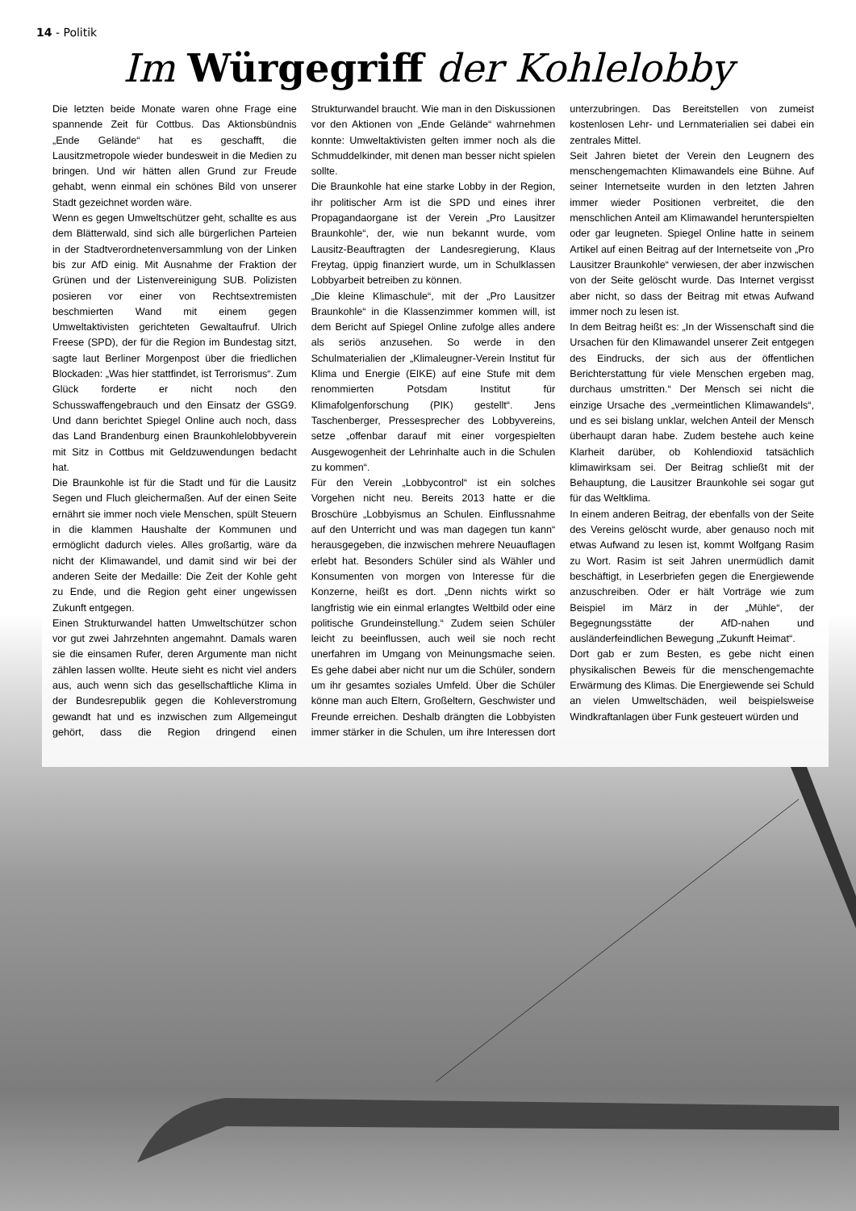14 - Politik
Im Würgegriff der Kohlelobby
Die letzten beide Monate waren ohne Frage eine spannende Zeit für Cottbus. Das Aktionsbündnis „Ende Gelände“ hat es geschafft, die Lausitzmetropole wieder bundesweit in die Medien zu bringen. Und wir hätten allen Grund zur Freude gehabt, wenn einmal ein schönes Bild von unserer Stadt gezeichnet worden wäre.
Wenn es gegen Umweltschützer geht, schallte es aus dem Blätterwald, sind sich alle bürgerlichen Parteien in der Stadtverordnetenversammlung von der Linken bis zur AfD einig. Mit Ausnahme der Fraktion der Grünen und der Listenvereinigung SUB. Polizisten posieren vor einer von Rechtsextremisten beschmierten Wand mit einem gegen Umweltaktivisten gerichteten Gewaltaufruf. Ulrich Freese (SPD), der für die Region im Bundestag sitzt, sagte laut Berliner Morgenpost über die friedlichen Blockaden: „Was hier stattfindet, ist Terrorismus“. Zum Glück forderte er nicht noch den Schusswaffengebrauch und den Einsatz der GSG9. Und dann berichtet Spiegel Online auch noch, dass das Land Brandenburg einen Braunkohlelobbyverein mit Sitz in Cottbus mit Geldzuwendungen bedacht hat.
Die Braunkohle ist für die Stadt und für die Lausitz Segen und Fluch gleichermaßen. Auf der einen Seite ernährt sie immer noch viele Menschen, spült Steuern in die klammen Haushalte der Kommunen und ermöglicht dadurch vieles. Alles großartig, wäre da nicht der Klimawandel, und damit sind wir bei der anderen Seite der Medaille: Die Zeit der Kohle geht zu Ende, und die Region geht einer ungewissen Zukunft entgegen.
Einen Strukturwandel hatten Umweltschützer schon vor gut zwei Jahrzehnten angemahnt. Damals waren sie die einsamen Rufer, deren Argumente man nicht zählen lassen wollte. Heute sieht es nicht viel anders aus, auch wenn sich das gesellschaftliche Klima in der Bundesrepublik gegen die Kohleverstromung gewandt hat und es inzwischen zum Allgemeingut gehört, dass die Region dringend einen Strukturwandel braucht. Wie man in den Diskussionen vor den Aktionen von „Ende Gelände“ wahrnehmen konnte: Umweltaktivisten gelten immer noch als die Schmuddelkinder, mit denen man besser nicht spielen sollte.
Die Braunkohle hat eine starke Lobby in der Region, ihr politischer Arm ist die SPD und eines ihrer Propagandaorgane ist der Verein „Pro Lausitzer Braunkohle“, der, wie nun bekannt wurde, vom Lausitz-Beauftragten der Landesregierung, Klaus Freytag, üppig finanziert wurde, um in Schulklassen Lobbyarbeit betreiben zu können.
„Die kleine Klimaschule“, mit der „Pro Lausitzer Braunkohle“ in die Klassenzimmer kommen will, ist dem Bericht auf Spiegel Online zufolge alles andere als seriös anzusehen. So werde in den Schulmaterialien der „Klimaleugner-Verein Institut für Klima und Energie (EIKE) auf eine Stufe mit dem renommierten Potsdam Institut für Klimafolgenforschung (PIK) gestellt“. Jens Taschenberger, Pressesprecher des Lobbyvereins, setze „offenbar darauf mit einer vorgespielten Ausgewogenheit der Lehrinhalte auch in die Schulen zu kommen“.
Für den Verein „Lobbycontrol“ ist ein solches Vorgehen nicht neu. Bereits 2013 hatte er die Broschüre „Lobbyismus an Schulen. Einflussnahme auf den Unterricht und was man dagegen tun kann“ herausgegeben, die inzwischen mehrere Neuauflagen erlebt hat. Besonders Schüler sind als Wähler und Konsumenten von morgen von Interesse für die Konzerne, heißt es dort. „Denn nichts wirkt so langfristig wie ein einmal erlangtes Weltbild oder eine politische Grundeinstellung.“ Zudem seien Schüler leicht zu beeinflussen, auch weil sie noch recht unerfahren im Umgang von Meinungsmache seien. Es gehe dabei aber nicht nur um die Schüler, sondern um ihr gesamtes soziales Umfeld. Über die Schüler könne man auch Eltern, Großeltern, Geschwister und Freunde erreichen. Deshalb drängten die Lobbyisten immer stärker in die Schulen, um ihre Interessen dort unterzubringen. Das Bereitstellen von zumeist kostenlosen Lehr- und Lernmaterialien sei dabei ein zentrales Mittel.
Seit Jahren bietet der Verein den Leugnern des menschengemachten Klimawandels eine Bühne. Auf seiner Internetseite wurden in den letzten Jahren immer wieder Positionen verbreitet, die den menschlichen Anteil am Klimawandel herunterspielten oder gar leugneten. Spiegel Online hatte in seinem Artikel auf einen Beitrag auf der Internetseite von „Pro Lausitzer Braunkohle“ verwiesen, der aber inzwischen von der Seite gelöscht wurde. Das Internet vergisst aber nicht, so dass der Beitrag mit etwas Aufwand immer noch zu lesen ist.
In dem Beitrag heißt es: „In der Wissenschaft sind die Ursachen für den Klimawandel unserer Zeit entgegen des Eindrucks, der sich aus der öffentlichen Berichterstattung für viele Menschen ergeben mag, durchaus umstritten.“ Der Mensch sei nicht die einzige Ursache des „vermeintlichen Klimawandels“, und es sei bislang unklar, welchen Anteil der Mensch überhaupt daran habe. Zudem bestehe auch keine Klarheit darüber, ob Kohlendioxid tatsächlich klimawirksam sei. Der Beitrag schließt mit der Behauptung, die Lausitzer Braunkohle sei sogar gut für das Weltklima.
In einem anderen Beitrag, der ebenfalls von der Seite des Vereins gelöscht wurde, aber genauso noch mit etwas Aufwand zu lesen ist, kommt Wolfgang Rasim zu Wort. Rasim ist seit Jahren unermüdlich damit beschäftigt, in Leserbriefen gegen die Energiewende anzuschreiben. Oder er hält Vorträge wie zum Beispiel im März in der „Mühle“, der Begegnungsstätte der AfD-nahen und ausländerfeindlichen Bewegung „Zukunft Heimat“.
Dort gab er zum Besten, es gebe nicht einen physikalischen Beweis für die menschengemachte Erwärmung des Klimas. Die Energiewende sei Schuld an vielen Umweltschäden, weil beispielsweise Windkraftanlagen über Funk gesteuert würden und